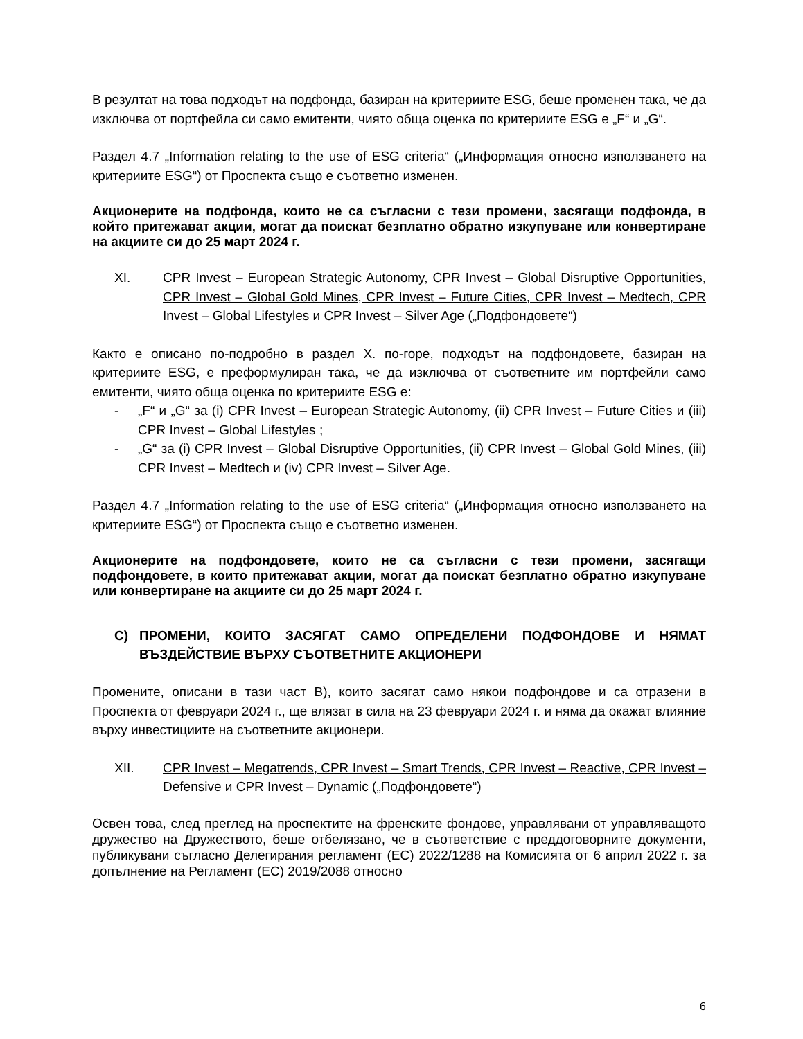В резултат на това подходът на подфонда, базиран на критериите ESG, беше променен така, че да изключва от портфейла си само емитенти, чиято обща оценка по критериите ESG е „F“ и „G“.
Раздел 4.7 „Information relating to the use of ESG criteria“ („Информация относно използването на критериите ESG“) от Проспекта също е съответно изменен.
Акционерите на подфонда, които не са съгласни с тези промени, засягащи подфонда, в който притежават акции, могат да поискат безплатно обратно изкупуване или конвертиране на акциите си до 25 март 2024 г.
XI. CPR Invest – European Strategic Autonomy, CPR Invest – Global Disruptive Opportunities, CPR Invest – Global Gold Mines, CPR Invest – Future Cities, CPR Invest – Medtech, CPR Invest – Global Lifestyles и CPR Invest – Silver Age („Подфондовете“)
Както е описано по-подробно в раздел X. по-горе, подходът на подфондовете, базиран на критериите ESG, е преформулиран така, че да изключва от съответните им портфейли само емитенти, чиято обща оценка по критериите ESG е:
- „F“ и „G“ за (i) CPR Invest – European Strategic Autonomy, (ii) CPR Invest – Future Cities и (iii) CPR Invest – Global Lifestyles ;
- „G“ за (i) CPR Invest – Global Disruptive Opportunities, (ii) CPR Invest – Global Gold Mines, (iii) CPR Invest – Medtech и (iv) CPR Invest – Silver Age.
Раздел 4.7 „Information relating to the use of ESG criteria“ („Информация относно използването на критериите ESG“) от Проспекта също е съответно изменен.
Акционерите на подфондовете, които не са съгласни с тези промени, засягащи подфондовете, в които притежават акции, могат да поискат безплатно обратно изкупуване или конвертиране на акциите си до 25 март 2024 г.
C) ПРОМЕНИ, КОИТО ЗАСЯГАТ САМО ОПРЕДЕЛЕНИ ПОДФОНДОВЕ И НЯМАТ ВЪЗДЕЙСТВИЕ ВЪРХУ СЪОТВЕТНИТЕ АКЦИОНЕРИ
Промените, описани в тази част В), които засягат само някои подфондове и са отразени в Проспекта от февруари 2024 г., ще влязат в сила на 23 февруари 2024 г. и няма да окажат влияние върху инвестициите на съответните акционери.
XII. CPR Invest – Megatrends, CPR Invest – Smart Trends, CPR Invest – Reactive, CPR Invest – Defensive и CPR Invest – Dynamic („Подфондовете“)
Освен това, след преглед на проспектите на френските фондове, управлявани от управляващото дружество на Дружеството, беше отбелязано, че в съответствие с преддоговорните документи, публикувани съгласно Делегирания регламент (ЕС) 2022/1288 на Комисията от 6 април 2022 г. за допълнение на Регламент (ЕС) 2019/2088 относно
6